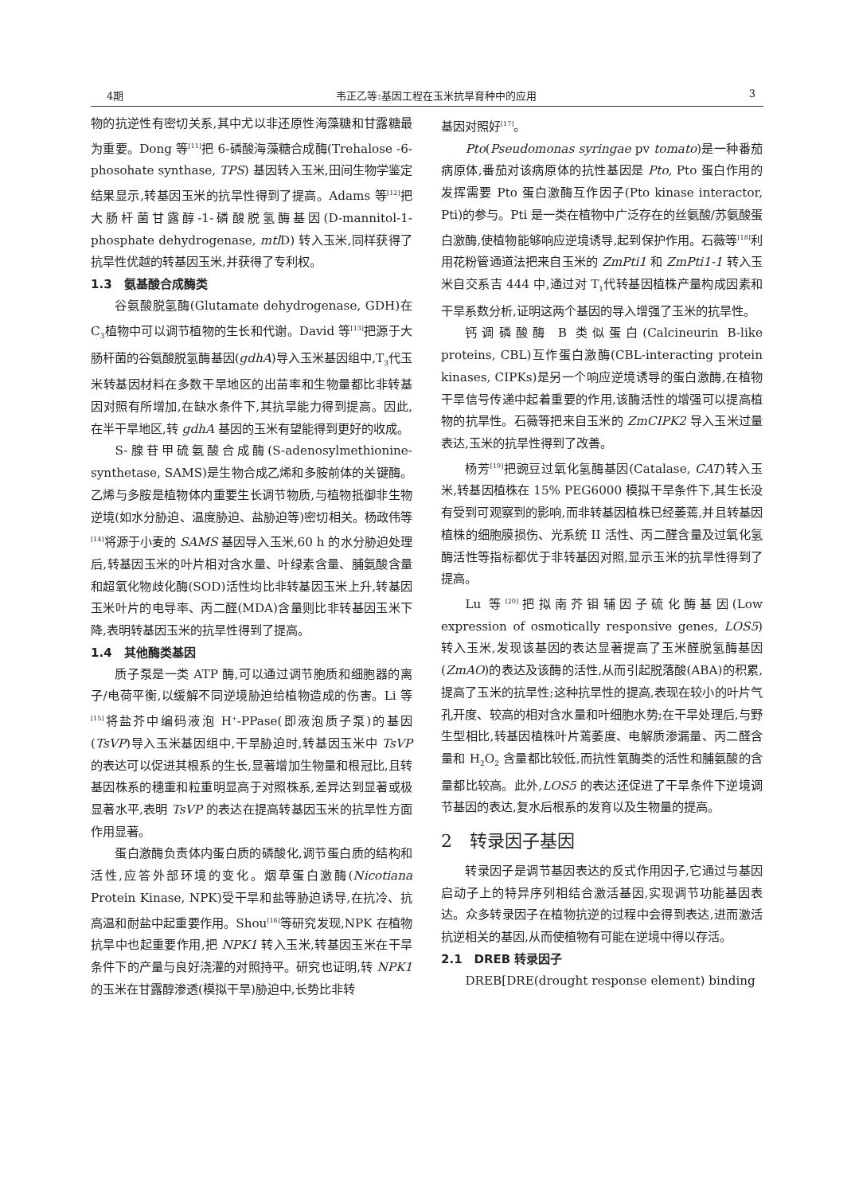4期 韦正乙等:基因工程在玉米抗旱育种中的应用 3
物的抗逆性有密切关系,其中尤以非还原性海藻糖和甘露糖最为重要。Dong 等<sup>[11]</sup>把 6-磷酸海藻糖合成酶(Trehalose -6-phosohate synthase, TPS) 基因转入玉米,田间生物学鉴定结果显示,转基因玉米的抗旱性得到了提高。Adams 等<sup>[12]</sup>把大肠杆菌甘露醇-1-磷酸脱氢酶基因(D-mannitol-1-phosphate dehydrogenase, mtl D) 转入玉米,同样获得了抗旱性优越的转基因玉米,并获得了专利权。
1.3　氨基酸合成酶类
谷氨酸脱氢酶(Glutamate dehydrogenase, GDH)在C<sub>3</sub>植物中可以调节植物的生长和代谢。David 等<sup>[13]</sup>把源于大肠杆菌的谷氨酸脱氢酶基因(gdhA)导入玉米基因组中,T<sub>3</sub>代玉米转基因材料在多数干旱地区的出苗率和生物量都比非转基因对照有所增加,在缺水条件下,其抗旱能力得到提高。因此,在半干旱地区,转 gdhA 基因的玉米有望能得到更好的收成。
S-腺苷甲硫氨酸合成酶(S-adenosylmethionine-synthetase, SAMS)是生物合成乙烯和多胺前体的关键酶。乙烯与多胺是植物体内重要生长调节物质,与植物抵御非生物逆境(如水分胁迫、温度胁迫、盐胁迫等)密切相关。杨政伟等<sup>[14]</sup>将源于小麦的 SAMS 基因导入玉米,60 h 的水分胁迫处理后,转基因玉米的叶片相对含水量、叶绿素含量、脯氨酸含量和超氧化物歧化酶(SOD)活性均比非转基因玉米上升,转基因玉米叶片的电导率、丙二醛(MDA)含量则比非转基因玉米下降,表明转基因玉米的抗旱性得到了提高。
1.4　其他酶类基因
质子泵是一类 ATP 酶,可以通过调节胞质和细胞器的离子/电荷平衡,以缓解不同逆境胁迫给植物造成的伤害。Li 等<sup>[15]</sup>将盐芥中编码液泡 H<sup>+</sup>-PPase(即液泡质子泵)的基因(TsVP)导入玉米基因组中,干旱胁迫时,转基因玉米中 TsVP 的表达可以促进其根系的生长,显著增加生物量和根冠比,且转基因株系的穗重和粒重明显高于对照株系,差异达到显著或极显著水平,表明 TsVP 的表达在提高转基因玉米的抗旱性方面作用显著。
蛋白激酶负责体内蛋白质的磷酸化,调节蛋白质的结构和活性,应答外部环境的变化。烟草蛋白激酶(Nicotiana Protein Kinase, NPK)受干旱和盐等胁迫诱导,在抗冷、抗高温和耐盐中起重要作用。Shou<sup>[16]</sup>等研究发现,NPK 在植物抗旱中也起重要作用,把 NPK1 转入玉米,转基因玉米在干旱条件下的产量与良好浇灌的对照持平。研究也证明,转 NPK1 的玉米在甘露醇渗透(模拟干旱)胁迫中,长势比非转
基因对照好<sup>[17]</sup>。
Pto(Pseudomonas syringae pv tomato)是一种番茄病原体,番茄对该病原体的抗性基因是 Pto, Pto 蛋白作用的发挥需要 Pto 蛋白激酶互作因子(Pto kinase interactor, Pti)的参与。Pti 是一类在植物中广泛存在的丝氨酸/苏氨酸蛋白激酶,使植物能够响应逆境诱导,起到保护作用。石薇等<sup>[18]</sup>利用花粉管通道法把来自玉米的 ZmPti1 和 ZmPti1-1 转入玉米自交系吉 444 中,通过对 T<sub>1</sub>代转基因植株产量构成因素和干旱系数分析,证明这两个基因的导入增强了玉米的抗旱性。
钙调磷酸酶 B 类似蛋白(Calcineurin B-like proteins, CBL)互作蛋白激酶(CBL-interacting protein kinases, CIPKs)是另一个响应逆境诱导的蛋白激酶,在植物干旱信号传递中起着重要的作用,该酶活性的增强可以提高植物的抗旱性。石薇等把来自玉米的 ZmCIPK2 导入玉米过量表达,玉米的抗旱性得到了改善。
杨芳<sup>[19]</sup>把豌豆过氧化氢酶基因(Catalase, CAT)转入玉米,转基因植株在 15% PEG6000 模拟干旱条件下,其生长没有受到可观察到的影响,而非转基因植株已经萎蔫,并且转基因植株的细胞膜损伤、光系统 II 活性、丙二醛含量及过氧化氢酶活性等指标都优于非转基因对照,显示玉米的抗旱性得到了提高。
Lu 等<sup>[20]</sup>把拟南芥钼辅因子硫化酶基因(Low expression of osmotically responsive genes, LOS5)转入玉米,发现该基因的表达显著提高了玉米醛脱氢酶基因(ZmAO)的表达及该酶的活性,从而引起脱落酸(ABA)的积累,提高了玉米的抗旱性;这种抗旱性的提高,表现在较小的叶片气孔开度、较高的相对含水量和叶细胞水势;在干旱处理后,与野生型相比,转基因植株叶片蔫萎度、电解质渗漏量、丙二醛含量和 H<sub>2</sub>O<sub>2</sub> 含量都比较低,而抗性氧酶类的活性和脯氨酸的含量都比较高。此外,LOS5 的表达还促进了干旱条件下逆境调节基因的表达,复水后根系的发育以及生物量的提高。
2　转录因子基因
转录因子是调节基因表达的反式作用因子,它通过与基因启动子上的特异序列相结合激活基因,实现调节功能基因表达。众多转录因子在植物抗逆的过程中会得到表达,进而激活抗逆相关的基因,从而使植物有可能在逆境中得以存活。
2.1　DREB 转录因子
DREB[DRE(drought response element) binding